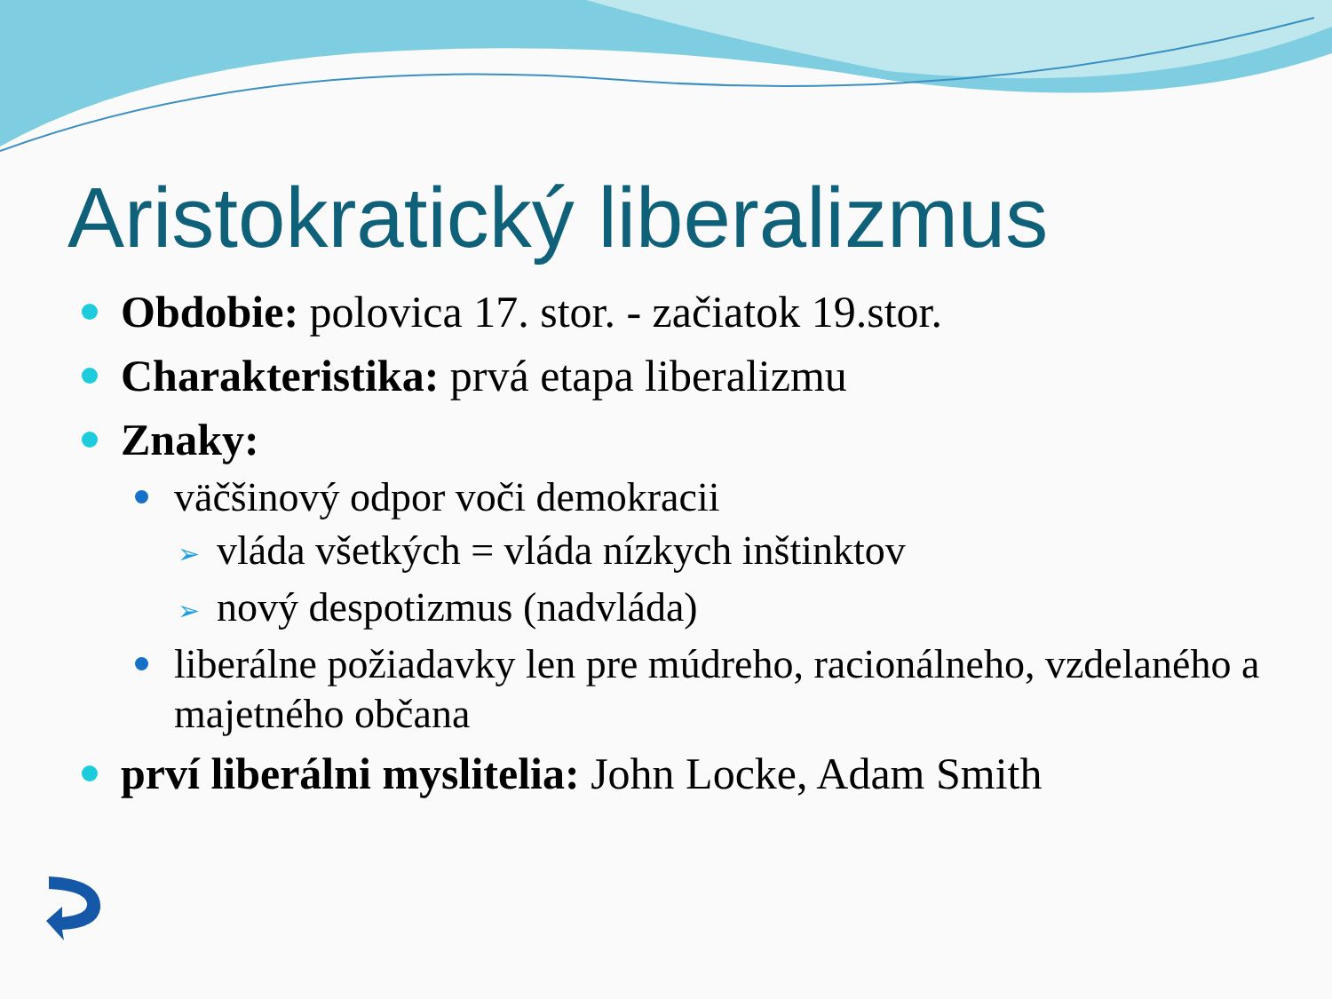Aristokratický liberalizmus
Obdobie: polovica 17. stor. - začiatok 19.stor.
Charakteristika: prvá etapa liberalizmu
Znaky:
väčšinový odpor voči demokracii
➢ vláda všetkých = vláda nízkych inštinktov
➢ nový despotizmus (nadvláda)
liberálne požiadavky len pre múdreho, racionálneho, vzdelaného a majetného občana
prví liberálni myslitelia: John Locke, Adam Smith